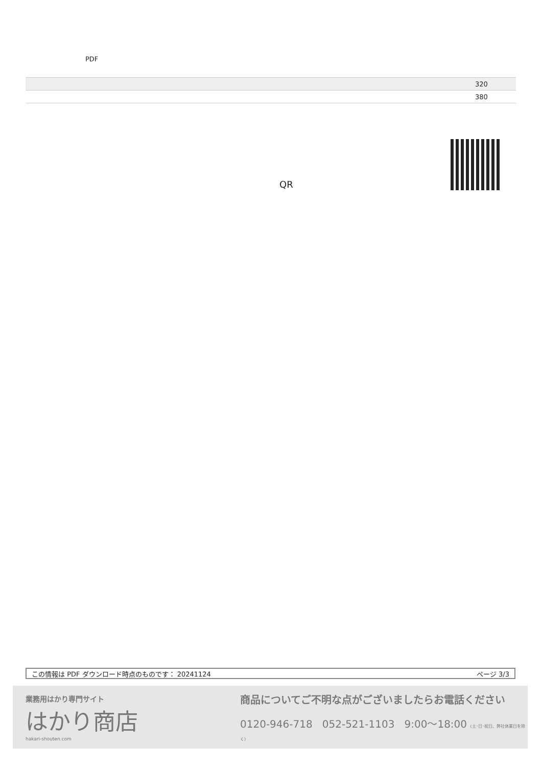PDF
| | 320 |
| | 380 |
QR
この情報は PDF ダウンロード時点のものです： 20241124 ページ 3/3
業務用はかり専門サイト
はかり商店
hakari-shouten.com
商品についてご不明な点がございましたらお電話ください
0120-946-718 052-521-1103 9:00〜18:00 (土･日･祝日、弊社休業日を除く)